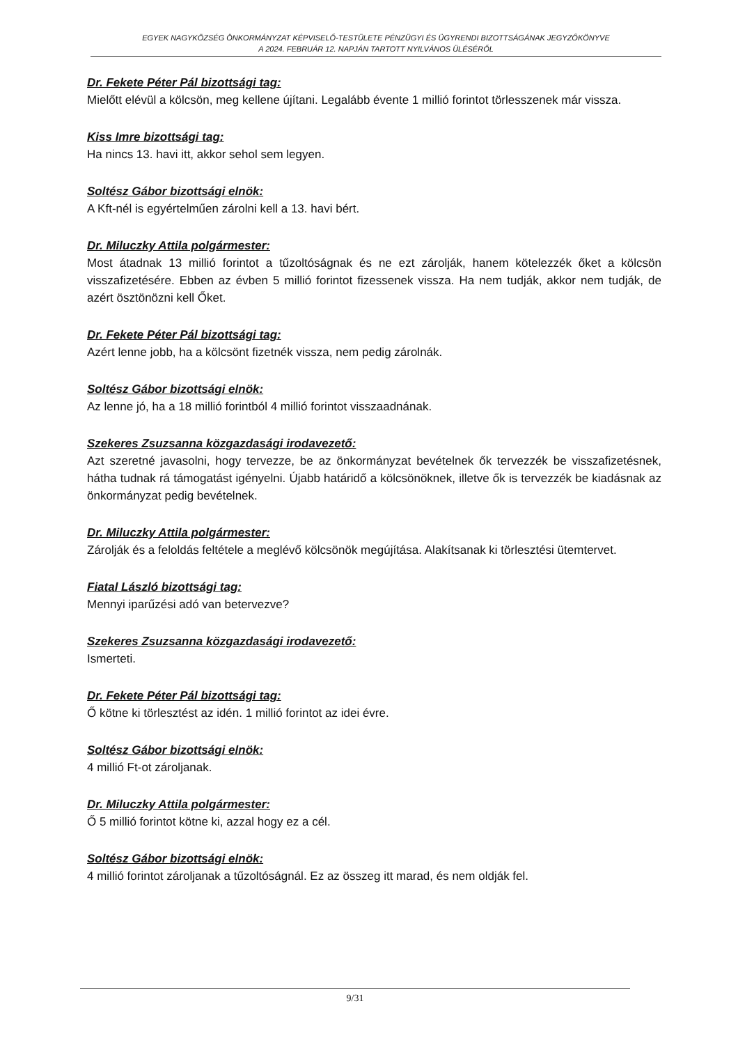EGYEK NAGYKÖZSÉG ÖNKORMÁNYZAT KÉPVISELŐ-TESTÜLETE PÉNZÜGYI ÉS ÜGYRENDI BIZOTTSÁGÁNAK JEGYZŐKÖNYVE
A 2024. FEBRUÁR 12. NAPJÁN TARTOTT NYILVÁNOS ÜLÉSÉRŐL
Dr. Fekete Péter Pál bizottsági tag:
Mielőtt elévül a kölcsön, meg kellene újítani. Legalább évente 1 millió forintot törlesszenek már vissza.
Kiss Imre bizottsági tag:
Ha nincs 13. havi itt, akkor sehol sem legyen.
Soltész Gábor bizottsági elnök:
A Kft-nél is egyértelműen zárolni kell a 13. havi bért.
Dr. Miluczky Attila polgármester:
Most átadnak 13 millió forintot a tűzoltóságnak és ne ezt zárolják, hanem kötelezzék őket a kölcsön visszafizetésére. Ebben az évben 5 millió forintot fizessenek vissza. Ha nem tudják, akkor nem tudják, de azért ösztönözni kell Őket.
Dr. Fekete Péter Pál bizottsági tag:
Azért lenne jobb, ha a kölcsönt fizetnék vissza, nem pedig zárolnák.
Soltész Gábor bizottsági elnök:
Az lenne jó, ha a 18 millió forintból 4 millió forintot visszaadnának.
Szekeres Zsuzsanna közgazdasági irodavezető:
Azt szeretné javasolni, hogy tervezze, be az önkormányzat bevételnek ők tervezzék be visszafizetésnek, hátha tudnak rá támogatást igényelni. Újabb határidő a kölcsönöknek, illetve ők is tervezzék be kiadásnak az önkormányzat pedig bevételnek.
Dr. Miluczky Attila polgármester:
Zárolják és a feloldás feltétele a meglévő kölcsönök megújítása. Alakítsanak ki törlesztési ütemtervet.
Fiatal László bizottsági tag:
Mennyi iparűzési adó van betervezve?
Szekeres Zsuzsanna közgazdasági irodavezető:
Ismerteti.
Dr. Fekete Péter Pál bizottsági tag:
Ő kötne ki törlesztést az idén. 1 millió forintot az idei évre.
Soltész Gábor bizottsági elnök:
4 millió Ft-ot zároljanak.
Dr. Miluczky Attila polgármester:
Ő 5 millió forintot kötne ki, azzal hogy ez a cél.
Soltész Gábor bizottsági elnök:
4 millió forintot zároljanak a tűzoltóságnál. Ez az összeg itt marad, és nem oldják fel.
9/31